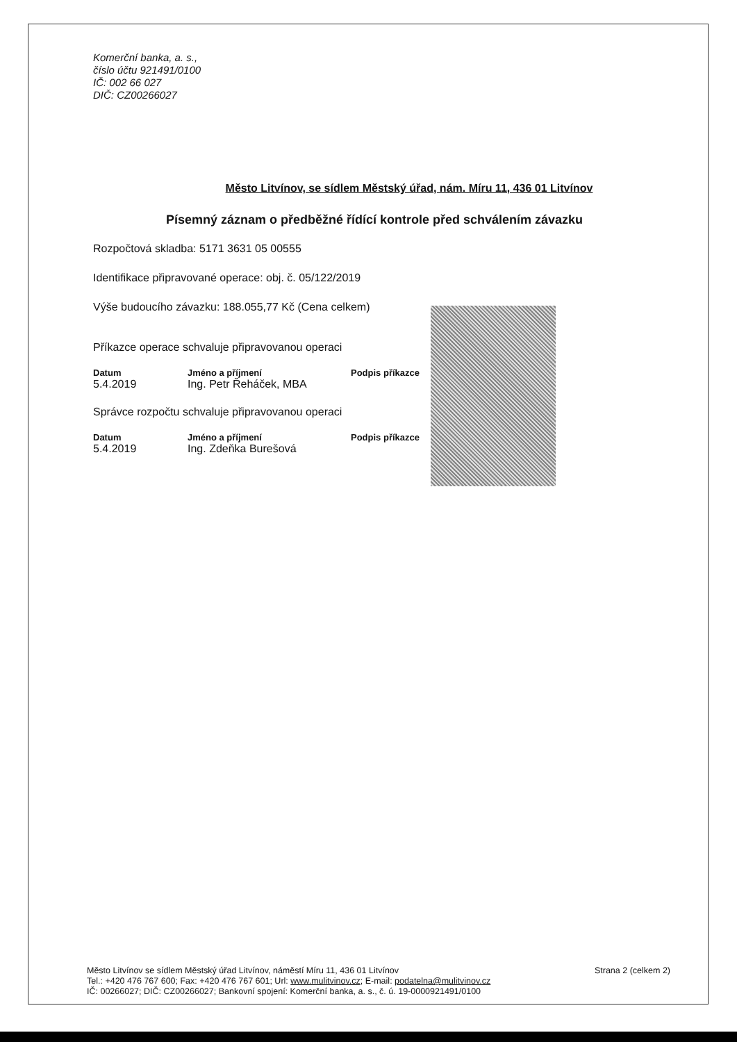Komerční banka, a. s.,
číslo účtu 921491/0100
IČ: 002 66 027
DIČ: CZ00266027
Město Litvínov, se sídlem Městský úřad, nám. Míru 11, 436 01 Litvínov
Písemný záznam o předběžné řídící kontrole před schválením závazku
Rozpočtová skladba: 5171 3631 05 00555
Identifikace připravované operace: obj. č. 05/122/2019
Výše budoucího závazku: 188.055,77 Kč (Cena celkem)
Příkazce operace schvaluje připravovanou operaci
Datum Jméno a příjmení Podpis příkazce
5.4.2019 Ing. Petr Řeháček, MBA
Správce rozpočtu schvaluje připravovanou operaci
Datum Jméno a příjmení Podpis příkazce
5.4.2019 Ing. Zdeňka Burešová
Strana 2 (celkem 2)
Město Litvínov se sídlem Městský úřad Litvínov, náměstí Míru 11, 436 01 Litvínov
Tel.: +420 476 767 600; Fax: +420 476 767 601; Url: www.mulitvinov.cz; E-mail: podatelna@mulitvinov.cz
IČ: 00266027; DIČ: CZ00266027; Bankovní spojení: Komerční banka, a. s., č. ú. 19-0000921491/0100